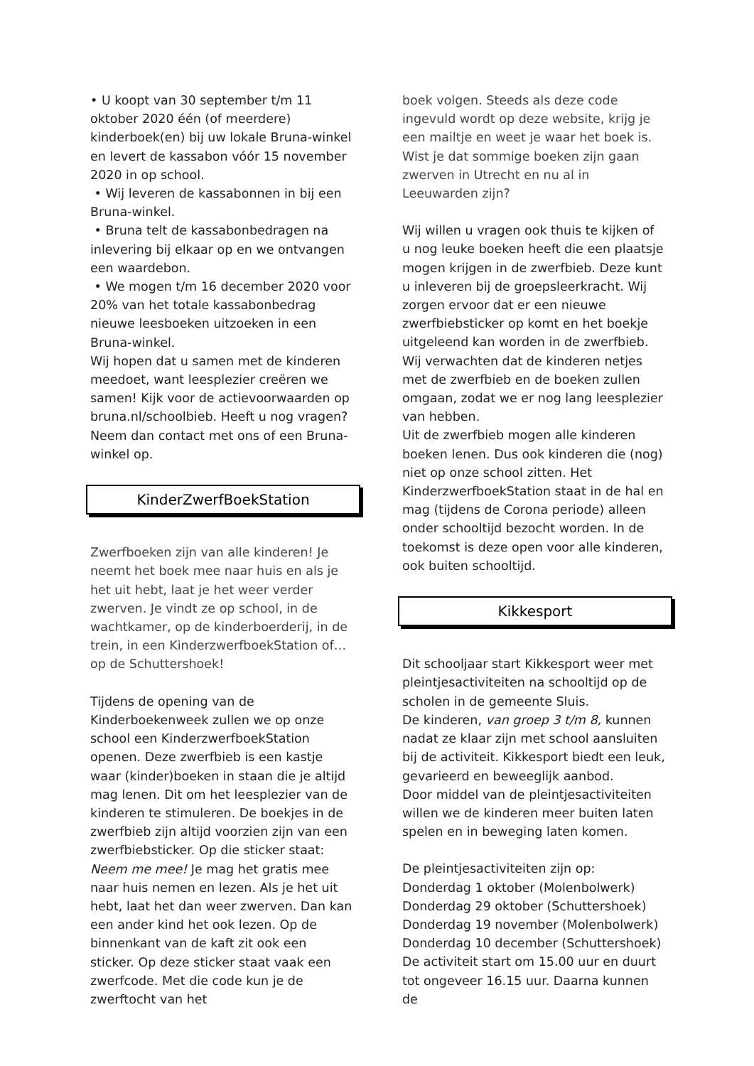• U koopt van 30 september t/m 11 oktober 2020 één (of meerdere) kinderboek(en) bij uw lokale Bruna-winkel en levert de kassabon vóór 15 november 2020 in op school.
• Wij leveren de kassabonnen in bij een Bruna-winkel.
• Bruna telt de kassabonbedragen na inlevering bij elkaar op en we ontvangen een waardebon.
• We mogen t/m 16 december 2020 voor 20% van het totale kassabonbedrag nieuwe leesboeken uitzoeken in een Bruna-winkel.
Wij hopen dat u samen met de kinderen meedoet, want leesplezier creëren we samen! Kijk voor de actievoorwaarden op bruna.nl/schoolbieb. Heeft u nog vragen? Neem dan contact met ons of een Bruna-winkel op.
KinderZwerfBoekStation
Zwerfboeken zijn van alle kinderen! Je neemt het boek mee naar huis en als je het uit hebt, laat je het weer verder zwerven. Je vindt ze op school, in de wachtkamer, op de kinderboerderij, in de trein, in een KinderzwerfboekStation of…op de Schuttershoek!
Tijdens de opening van de Kinderboekenweek zullen we op onze school een KinderzwerfboekStation openen. Deze zwerfbieb is een kastje waar (kinder)boeken in staan die je altijd mag lenen. Dit om het leesplezier van de kinderen te stimuleren. De boekjes in de zwerfbieb zijn altijd voorzien zijn van een zwerfbiebsticker. Op die sticker staat: Neem me mee! Je mag het gratis mee naar huis nemen en lezen. Als je het uit hebt, laat het dan weer zwerven. Dan kan een ander kind het ook lezen. Op de binnenkant van de kaft zit ook een sticker. Op deze sticker staat vaak een zwerfcode. Met die code kun je de zwerftocht van het
boek volgen. Steeds als deze code ingevuld wordt op deze website, krijg je een mailtje en weet je waar het boek is. Wist je dat sommige boeken zijn gaan zwerven in Utrecht en nu al in Leeuwarden zijn?
Wij willen u vragen ook thuis te kijken of u nog leuke boeken heeft die een plaatsje mogen krijgen in de zwerfbieb. Deze kunt u inleveren bij de groepsleerkracht. Wij zorgen ervoor dat er een nieuwe zwerfbiebsticker op komt en het boekje uitgeleend kan worden in de zwerfbieb. Wij verwachten dat de kinderen netjes met de zwerfbieb en de boeken zullen omgaan, zodat we er nog lang leesplezier van hebben.
Uit de zwerfbieb mogen alle kinderen boeken lenen. Dus ook kinderen die (nog) niet op onze school zitten. Het KinderzwerfboekStation staat in de hal en mag (tijdens de Corona periode) alleen onder schooltijd bezocht worden. In de toekomst is deze open voor alle kinderen, ook buiten schooltijd.
Kikkesport
Dit schooljaar start Kikkesport weer met pleintjesactiviteiten na schooltijd op de scholen in de gemeente Sluis.
De kinderen, van groep 3 t/m 8, kunnen nadat ze klaar zijn met school aansluiten bij de activiteit. Kikkesport biedt een leuk, gevarieerd en beweeglijk aanbod.
Door middel van de pleintjesactiviteiten willen we de kinderen meer buiten laten spelen en in beweging laten komen.
De pleintjesactiviteiten zijn op:
Donderdag 1 oktober (Molenbolwerk)
Donderdag 29 oktober (Schuttershoek)
Donderdag 19 november (Molenbolwerk)
Donderdag 10 december (Schuttershoek)
De activiteit start om 15.00 uur en duurt tot ongeveer 16.15 uur. Daarna kunnen de